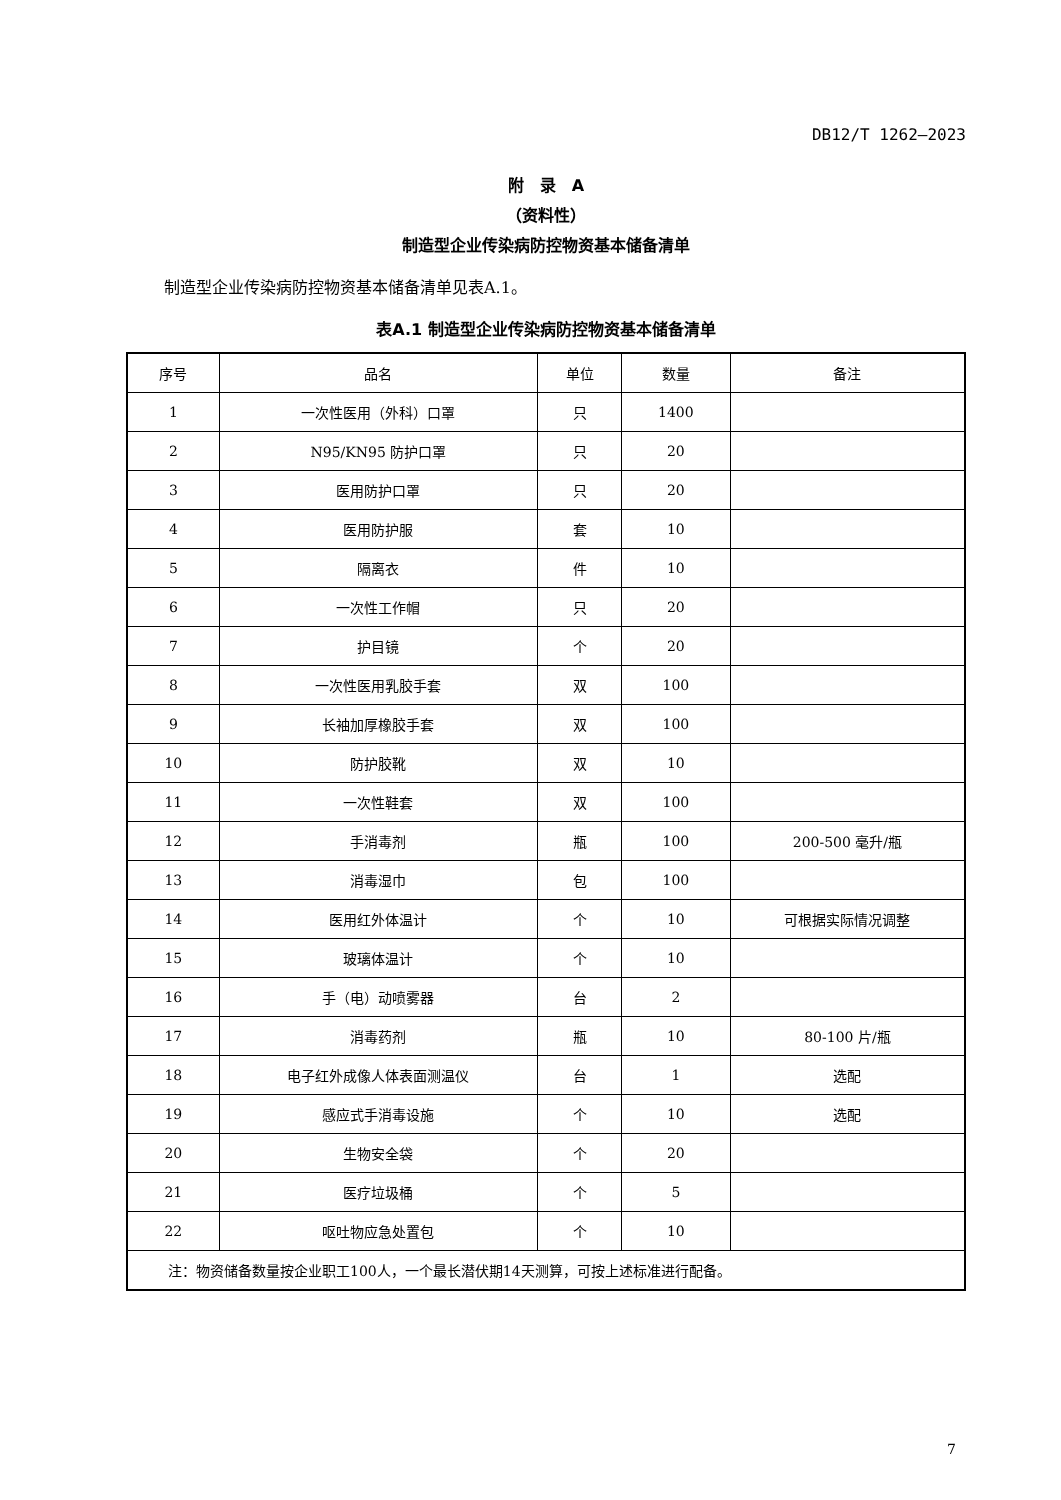DB12/T 1262—2023
附　录　A
（资料性）
制造型企业传染病防控物资基本储备清单
制造型企业传染病防控物资基本储备清单见表A.1。
表A.1 制造型企业传染病防控物资基本储备清单
| 序号 | 品名 | 单位 | 数量 | 备注 |
| --- | --- | --- | --- | --- |
| 1 | 一次性医用（外科）口罩 | 只 | 1400 | |
| 2 | N95/KN95 防护口罩 | 只 | 20 | |
| 3 | 医用防护口罩 | 只 | 20 | |
| 4 | 医用防护服 | 套 | 10 | |
| 5 | 隔离衣 | 件 | 10 | |
| 6 | 一次性工作帽 | 只 | 20 | |
| 7 | 护目镜 | 个 | 20 | |
| 8 | 一次性医用乳胶手套 | 双 | 100 | |
| 9 | 长袖加厚橡胶手套 | 双 | 100 | |
| 10 | 防护胶靴 | 双 | 10 | |
| 11 | 一次性鞋套 | 双 | 100 | |
| 12 | 手消毒剂 | 瓶 | 100 | 200-500 毫升/瓶 |
| 13 | 消毒湿巾 | 包 | 100 | |
| 14 | 医用红外体温计 | 个 | 10 | 可根据实际情况调整 |
| 15 | 玻璃体温计 | 个 | 10 | |
| 16 | 手（电）动喷雾器 | 台 | 2 | |
| 17 | 消毒药剂 | 瓶 | 10 | 80-100 片/瓶 |
| 18 | 电子红外成像人体表面测温仪 | 台 | 1 | 选配 |
| 19 | 感应式手消毒设施 | 个 | 10 | 选配 |
| 20 | 生物安全袋 | 个 | 20 | |
| 21 | 医疗垃圾桶 | 个 | 5 | |
| 22 | 呕吐物应急处置包 | 个 | 10 | |
| 注：物资储备数量按企业职工100人，一个最长潜伏期14天测算，可按上述标准进行配备。 | | | | |
7